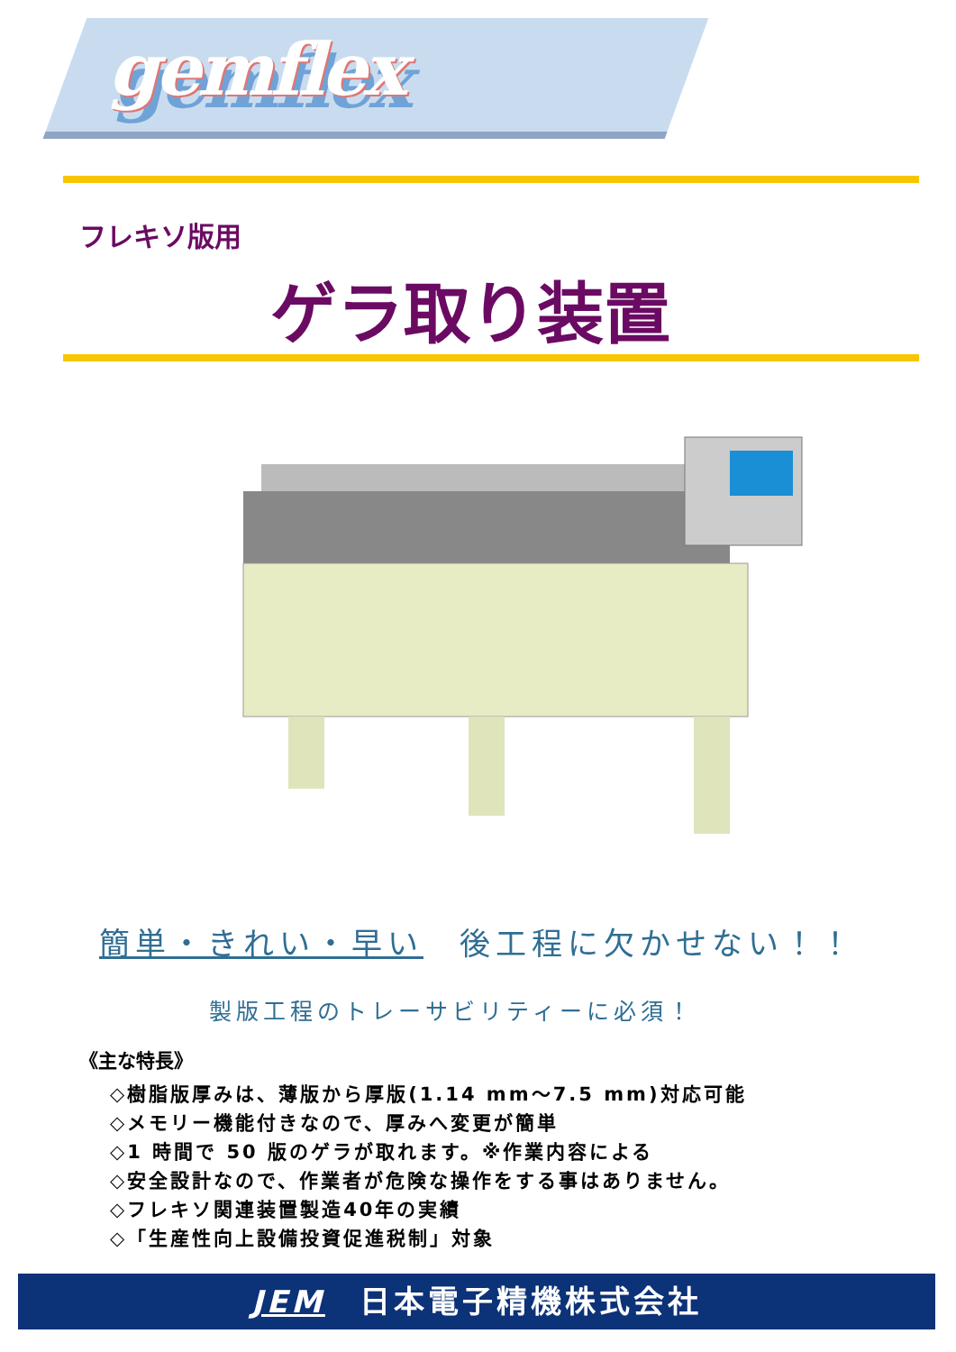gemflex
フレキソ版用
ゲラ取り装置
簡単・きれい・早い　後工程に欠かせない！！
製版工程のトレーサビリティーに必須！
《主な特長》
◇樹脂版厚みは、薄版から厚版(1.14 mm～7.5 mm)対応可能
◇メモリー機能付きなので、厚みへ変更が簡単
◇1 時間で 50 版のゲラが取れます。※作業内容による
◇安全設計なので、作業者が危険な操作をする事はありません。
◇フレキソ関連装置製造40年の実績
◇「生産性向上設備投資促進税制」対象
JEM　日本電子精機株式会社